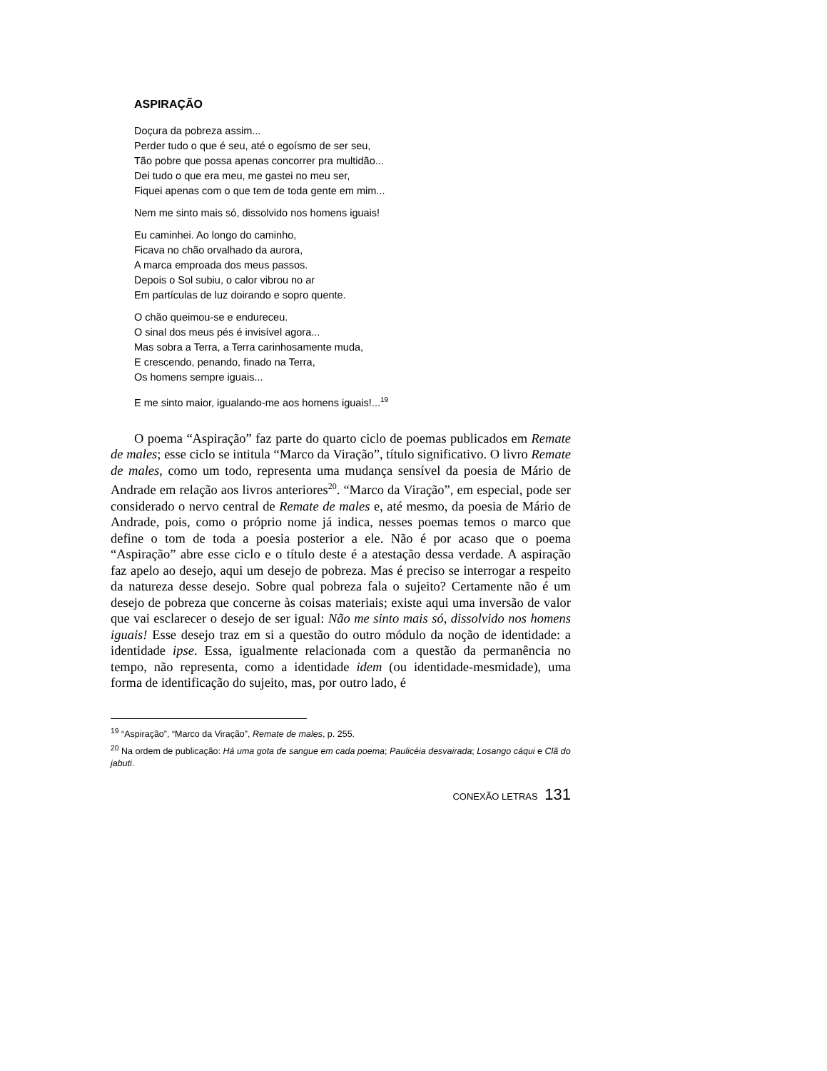ASPIRAÇÃO
Doçura da pobreza assim...
Perder tudo o que é seu, até o egoísmo de ser seu,
Tão pobre que possa apenas concorrer pra multidão...
Dei tudo o que era meu, me gastei no meu ser,
Fiquei apenas com o que tem de toda gente em mim...
Nem me sinto mais só, dissolvido nos homens iguais!
Eu caminhei. Ao longo do caminho,
Ficava no chão orvalhado da aurora,
A marca emproada dos meus passos.
Depois o Sol subiu, o calor vibrou no ar
Em partículas de luz doirando e sopro quente.
O chão queimou-se e endureceu.
O sinal dos meus pés é invisível agora...
Mas sobra a Terra, a Terra carinhosamente muda,
E crescendo, penando, finado na Terra,
Os homens sempre iguais...
E me sinto maior, igualando-me aos homens iguais!...<sup>19</sup>
O poema “Aspiração” faz parte do quarto ciclo de poemas publicados em Remate de males; esse ciclo se intitula “Marco da Viração”, título significativo. O livro Remate de males, como um todo, representa uma mudança sensível da poesia de Mário de Andrade em relação aos livros anteriores<sup>20</sup>. “Marco da Viração”, em especial, pode ser considerado o nervo central de Remate de males e, até mesmo, da poesia de Mário de Andrade, pois, como o próprio nome já indica, nesses poemas temos o marco que define o tom de toda a poesia posterior a ele. Não é por acaso que o poema “Aspiração” abre esse ciclo e o título deste é a atestação dessa verdade. A aspiração faz apelo ao desejo, aqui um desejo de pobreza. Mas é preciso se interrogar a respeito da natureza desse desejo. Sobre qual pobreza fala o sujeito? Certamente não é um desejo de pobreza que concerne às coisas materiais; existe aqui uma inversão de valor que vai esclarecer o desejo de ser igual: Não me sinto mais só, dissolvido nos homens iguais! Esse desejo traz em si a questão do outro módulo da noção de identidade: a identidade ipse. Essa, igualmente relacionada com a questão da permanência no tempo, não representa, como a identidade idem (ou identidade-mesmidade), uma forma de identificação do sujeito, mas, por outro lado, é
<sup>19</sup> “Aspiração”, “Marco da Viração”, Remate de males, p. 255.
<sup>20</sup> Na ordem de publicação: Há uma gota de sangue em cada poema; Paulicéia desvairada; Losango cáqui e Clã do jabuti.
CONEXÃO LETRAS 131